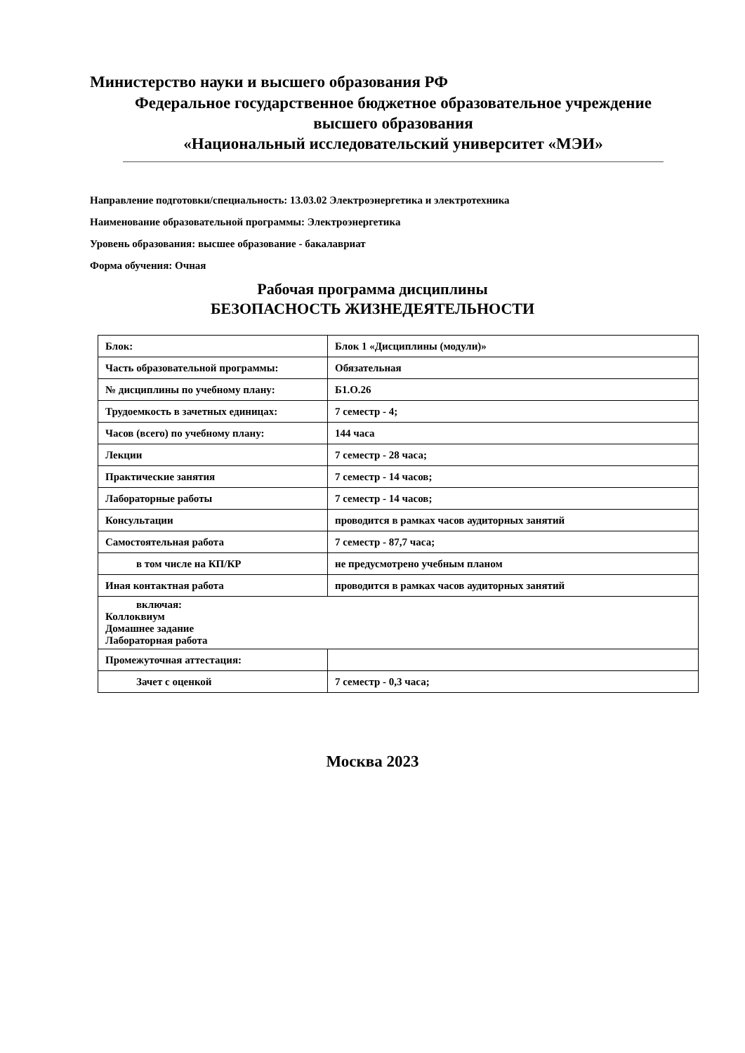Министерство науки и высшего образования РФ
Федеральное государственное бюджетное образовательное учреждение
высшего образования
«Национальный исследовательский университет «МЭИ»
Направление подготовки/специальность: 13.03.02 Электроэнергетика и электротехника
Наименование образовательной программы: Электроэнергетика
Уровень образования: высшее образование - бакалавриат
Форма обучения: Очная
Рабочая программа дисциплины
БЕЗОПАСНОСТЬ ЖИЗНЕДЕЯТЕЛЬНОСТИ
| Блок: | Блок 1 «Дисциплины (модули)» |
| Часть образовательной программы: | Обязательная |
| № дисциплины по учебному плану: | Б1.О.26 |
| Трудоемкость в зачетных единицах: | 7 семестр - 4; |
| Часов (всего) по учебному плану: | 144 часа |
| Лекции | 7 семестр - 28 часа; |
| Практические занятия | 7 семестр - 14 часов; |
| Лабораторные работы | 7 семестр - 14 часов; |
| Консультации | проводится в рамках часов аудиторных занятий |
| Самостоятельная работа | 7 семестр - 87,7 часа; |
| в том числе на КП/КР | не предусмотрено учебным планом |
| Иная контактная работа | проводится в рамках часов аудиторных занятий |
| включая: Коллоквиум Домашнее задание Лабораторная работа | |
| Промежуточная аттестация: | |
| Зачет с оценкой | 7 семестр - 0,3 часа; |
Москва 2023